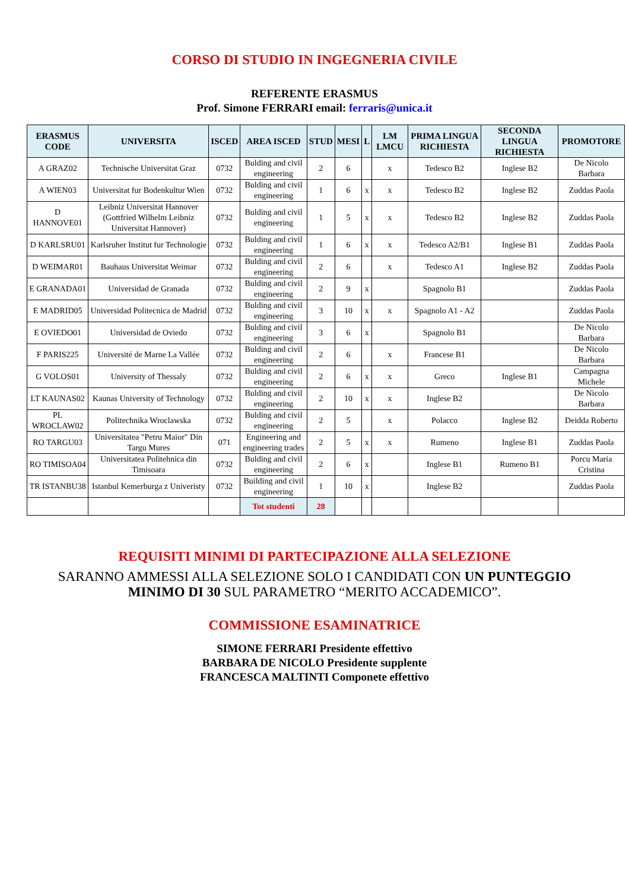CORSO DI STUDIO IN INGEGNERIA CIVILE
REFERENTE ERASMUS
Prof. Simone FERRARI email: ferraris@unica.it
| ERASMUS CODE | UNIVERSITA | ISCED | AREA ISCED | STUD | MESI | L | LM LMCU | PRIMA LINGUA RICHIESTA | SECONDA LINGUA RICHIESTA | PROMOTORE |
| --- | --- | --- | --- | --- | --- | --- | --- | --- | --- | --- |
| A GRAZ02 | Technische Universitat Graz | 0732 | Bulding and civil engineering | 2 | 6 | | x | Tedesco B2 | Inglese B2 | De Nicolo Barbara |
| A WIEN03 | Universitat fur Bodenkultur Wien | 0732 | Bulding and civil engineering | 1 | 6 | x | x | Tedesco B2 | Inglese B2 | Zuddas Paola |
| D HANNOVE01 | Leibniz Universitat Hannover (Gottfried Wilhelm Leibniz Universitat Hannover) | 0732 | Bulding and civil engineering | 1 | 5 | x | x | Tedesco B2 | Inglese B2 | Zuddas Paola |
| D KARLSRU01 | Karlsruher Institut fur Technologie | 0732 | Bulding and civil engineering | 1 | 6 | x | x | Tedesco A2/B1 | Inglese B1 | Zuddas Paola |
| D WEIMAR01 | Bauhaus Universitat Weimar | 0732 | Bulding and civil engineering | 2 | 6 | | x | Tedesco A1 | Inglese B2 | Zuddas Paola |
| E GRANADA01 | Universidad de Granada | 0732 | Bulding and civil engineering | 2 | 9 | x | | Spagnolo B1 | | Zuddas Paola |
| E MADRID05 | Universidad Politecnica de Madrid | 0732 | Bulding and civil engineering | 3 | 10 | x | x | Spagnolo A1 - A2 | | Zuddas Paola |
| E OVIEDO01 | Universidad de Oviedo | 0732 | Bulding and civil engineering | 3 | 6 | x | | Spagnolo B1 | | De Nicolo Barbara |
| F PARIS225 | Université de Marne La Vallée | 0732 | Bulding and civil engineering | 2 | 6 | | x | Francese B1 | | De Nicolo Barbara |
| G VOLOS01 | University of Thessaly | 0732 | Bulding and civil engineering | 2 | 6 | x | x | Greco | Inglese B1 | Campagna Michele |
| LT KAUNAS02 | Kaunas University of Technology | 0732 | Bulding and civil engineering | 2 | 10 | x | x | Inglese B2 | | De Nicolo Barbara |
| PL WROCLAW02 | Politechnika Wroclawska | 0732 | Bulding and civil engineering | 2 | 5 | | x | Polacco | Inglese B2 | Deidda Roberto |
| RO TARGU03 | Universitatea "Petru Maior" Din Targu Mures | 071 | Engineering and engineering trades | 2 | 5 | x | x | Rumeno | Inglese B1 | Zuddas Paola |
| RO TIMISOA04 | Universitatea Politehnica din Timisoara | 0732 | Bulding and civil engineering | 2 | 6 | x | | Inglese B1 | Rumeno B1 | Porcu Maria Cristina |
| TR ISTANBU38 | Istanbul Kemerburga z Univeristy | 0732 | Building and civil engineering | 1 | 10 | x | | Inglese B2 | | Zuddas Paola |
| | | | Tot studenti | 28 | | | | | | |
REQUISITI MINIMI DI PARTECIPAZIONE ALLA SELEZIONE
SARANNO AMMESSI ALLA SELEZIONE SOLO I CANDIDATI CON UN PUNTEGGIO MINIMO DI 30 SUL PARAMETRO “MERITO ACCADEMICO”.
COMMISSIONE ESAMINATRICE
SIMONE FERRARI Presidente effettivo
BARBARA DE NICOLO Presidente supplente
FRANCESCA MALTINTI Componete effettivo